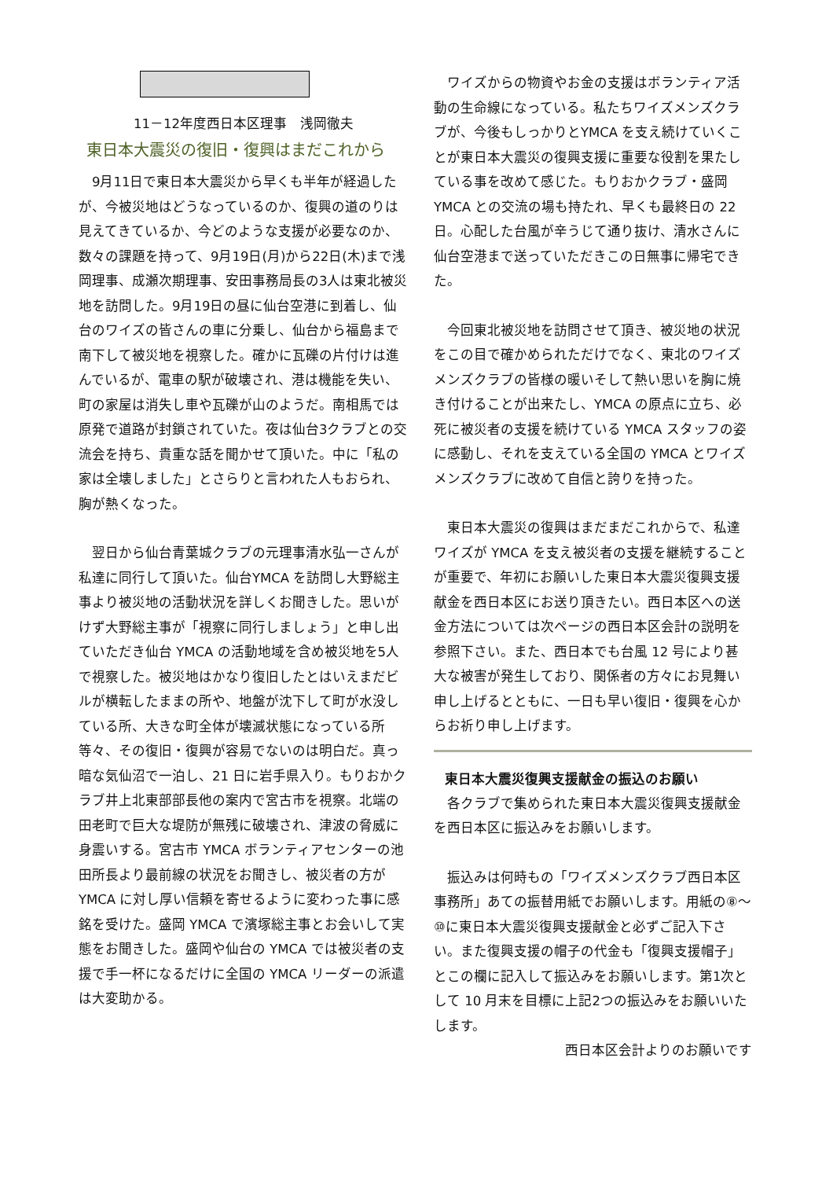11－12年度西日本区理事　浅岡徹夫
東日本大震災の復旧・復興はまだこれから
　9月11日で東日本大震災から早くも半年が経過したが、今被災地はどうなっているのか、復興の道のりは見えてきているか、今どのような支援が必要なのか、数々の課題を持って、9月19日(月)から22日(木)まで浅岡理事、成瀬次期理事、安田事務局長の3人は東北被災地を訪問した。9月19日の昼に仙台空港に到着し、仙台のワイズの皆さんの車に分乗し、仙台から福島まで南下して被災地を視察した。確かに瓦礫の片付けは進んでいるが、電車の駅が破壊され、港は機能を失い、町の家屋は消失し車や瓦礫が山のようだ。南相馬では原発で道路が封鎖されていた。夜は仙台3クラブとの交流会を持ち、貴重な話を聞かせて頂いた。中に「私の家は全壊しました」とさらりと言われた人もおられ、胸が熱くなった。
　翌日から仙台青葉城クラブの元理事清水弘一さんが私達に同行して頂いた。仙台YMCA を訪問し大野総主事より被災地の活動状況を詳しくお聞きした。思いがけず大野総主事が「視察に同行しましょう」と申し出ていただき仙台 YMCA の活動地域を含め被災地を5人で視察した。被災地はかなり復旧したとはいえまだビルが横転したままの所や、地盤が沈下して町が水没している所、大きな町全体が壊滅状態になっている所等々、その復旧・復興が容易でないのは明白だ。真っ暗な気仙沼で一泊し、21 日に岩手県入り。もりおかクラブ井上北東部部長他の案内で宮古市を視察。北端の田老町で巨大な堤防が無残に破壊され、津波の脅威に身震いする。宮古市 YMCA ボランティアセンターの池田所長より最前線の状況をお聞きし、被災者の方が YMCA に対し厚い信頼を寄せるように変わった事に感銘を受けた。盛岡 YMCA で濱塚総主事とお会いして実態をお聞きした。盛岡や仙台の YMCA では被災者の支援で手一杯になるだけに全国の YMCA リーダーの派遣は大変助かる。
　ワイズからの物資やお金の支援はボランティア活動の生命線になっている。私たちワイズメンズクラブが、今後もしっかりとYMCA を支え続けていくことが東日本大震災の復興支援に重要な役割を果たしている事を改めて感じた。もりおかクラブ・盛岡YMCA との交流の場も持たれ、早くも最終日の 22日。心配した台風が辛うじて通り抜け、清水さんに仙台空港まで送っていただきこの日無事に帰宅できた。
　今回東北被災地を訪問させて頂き、被災地の状況をこの目で確かめられただけでなく、東北のワイズメンズクラブの皆様の暖いそして熱い思いを胸に焼き付けることが出来たし、YMCA の原点に立ち、必死に被災者の支援を続けている YMCA スタッフの姿に感動し、それを支えている全国の YMCA とワイズメンズクラブに改めて自信と誇りを持った。
　東日本大震災の復興はまだまだこれからで、私達ワイズが YMCA を支え被災者の支援を継続することが重要で、年初にお願いした東日本大震災復興支援献金を西日本区にお送り頂きたい。西日本区への送金方法については次ページの西日本区会計の説明を参照下さい。また、西日本でも台風 12 号により甚大な被害が発生しており、関係者の方々にお見舞い申し上げるとともに、一日も早い復旧・復興を心からお祈り申し上げます。
東日本大震災復興支援献金の振込のお願い
　各クラブで集められた東日本大震災復興支援献金を西日本区に振込みをお願いします。
　振込みは何時もの「ワイズメンズクラブ西日本区事務所」あての振替用紙でお願いします。用紙の⑧～⑩に東日本大震災復興支援献金と必ずご記入下さい。また復興支援の帽子の代金も「復興支援帽子」とこの欄に記入して振込みをお願いします。第1次として 10 月末を目標に上記2つの振込みをお願いいたします。
西日本区会計よりのお願いです